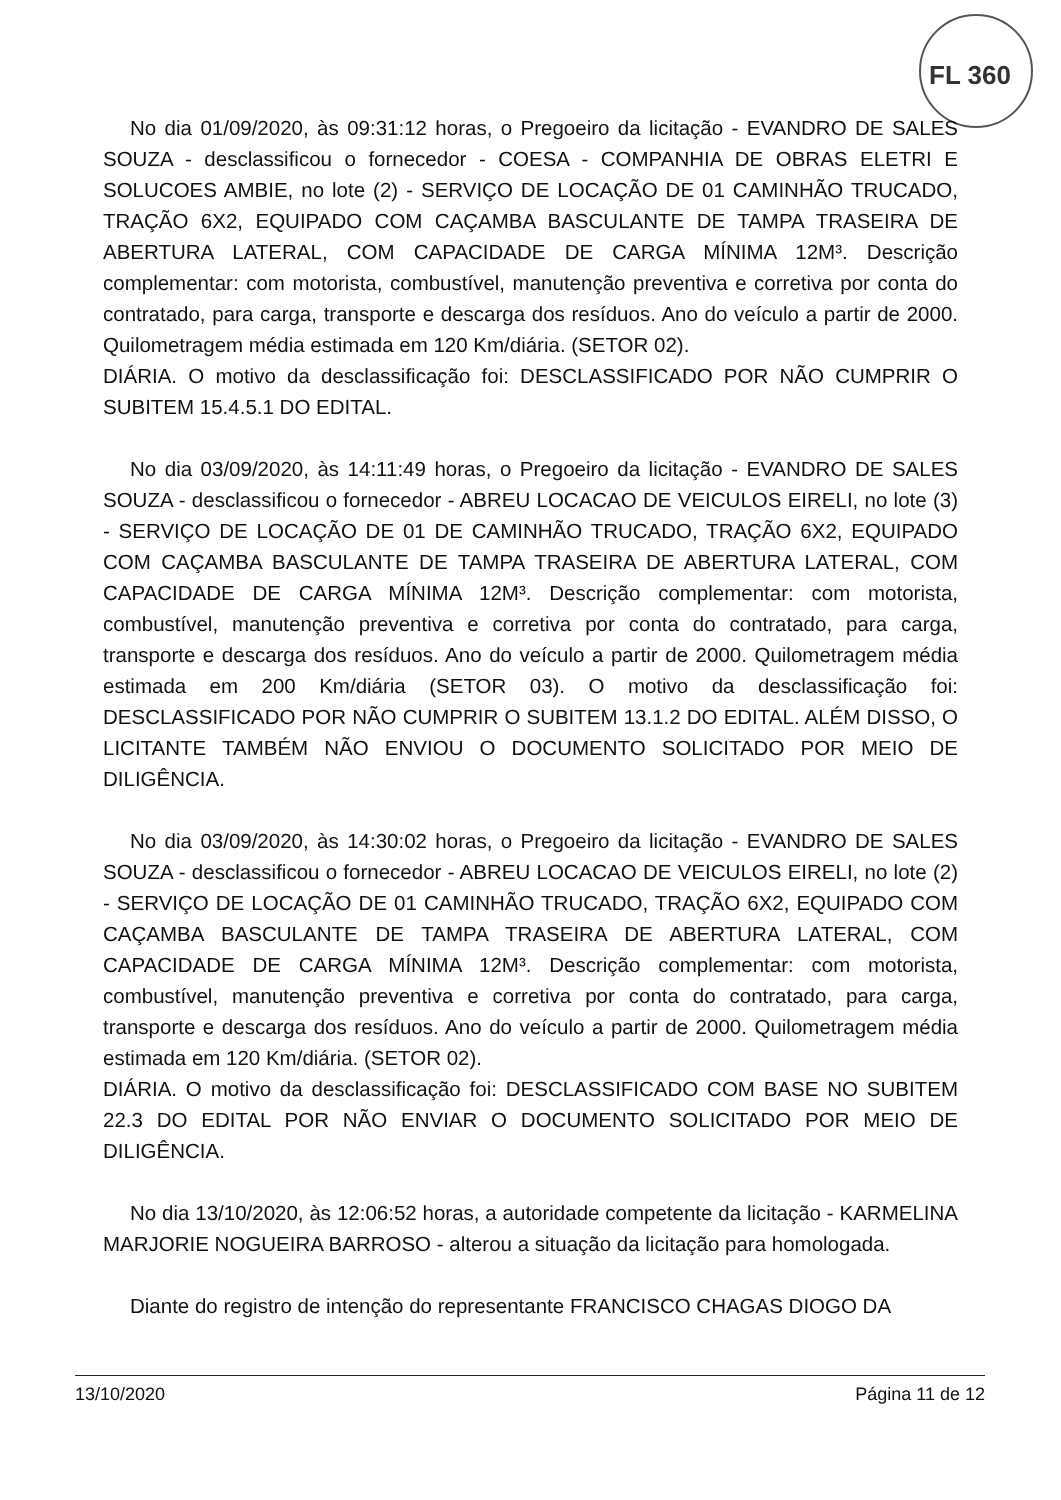FL 360
No dia 01/09/2020, às 09:31:12 horas, o Pregoeiro da licitação - EVANDRO DE SALES SOUZA - desclassificou o fornecedor - COESA - COMPANHIA DE OBRAS ELETRI E SOLUCOES AMBIE, no lote (2) - SERVIÇO DE LOCAÇÃO DE 01 CAMINHÃO TRUCADO, TRAÇÃO 6X2, EQUIPADO COM CAÇAMBA BASCULANTE DE TAMPA TRASEIRA DE ABERTURA LATERAL, COM CAPACIDADE DE CARGA MÍNIMA 12M³. Descrição complementar: com motorista, combustível, manutenção preventiva e corretiva por conta do contratado, para carga, transporte e descarga dos resíduos. Ano do veículo a partir de 2000. Quilometragem média estimada em 120 Km/diária. (SETOR 02).
DIÁRIA. O motivo da desclassificação foi: DESCLASSIFICADO POR NÃO CUMPRIR O SUBITEM 15.4.5.1 DO EDITAL.
No dia 03/09/2020, às 14:11:49 horas, o Pregoeiro da licitação - EVANDRO DE SALES SOUZA - desclassificou o fornecedor - ABREU LOCACAO DE VEICULOS EIRELI, no lote (3) - SERVIÇO DE LOCAÇÃO DE 01 DE CAMINHÃO TRUCADO, TRAÇÃO 6X2, EQUIPADO COM CAÇAMBA BASCULANTE DE TAMPA TRASEIRA DE ABERTURA LATERAL, COM CAPACIDADE DE CARGA MÍNIMA 12M³. Descrição complementar: com motorista, combustível, manutenção preventiva e corretiva por conta do contratado, para carga, transporte e descarga dos resíduos. Ano do veículo a partir de 2000. Quilometragem média estimada em 200 Km/diária (SETOR 03). O motivo da desclassificação foi: DESCLASSIFICADO POR NÃO CUMPRIR O SUBITEM 13.1.2 DO EDITAL. ALÉM DISSO, O LICITANTE TAMBÉM NÃO ENVIOU O DOCUMENTO SOLICITADO POR MEIO DE DILIGÊNCIA.
No dia 03/09/2020, às 14:30:02 horas, o Pregoeiro da licitação - EVANDRO DE SALES SOUZA - desclassificou o fornecedor - ABREU LOCACAO DE VEICULOS EIRELI, no lote (2) - SERVIÇO DE LOCAÇÃO DE 01 CAMINHÃO TRUCADO, TRAÇÃO 6X2, EQUIPADO COM CAÇAMBA BASCULANTE DE TAMPA TRASEIRA DE ABERTURA LATERAL, COM CAPACIDADE DE CARGA MÍNIMA 12M³. Descrição complementar: com motorista, combustível, manutenção preventiva e corretiva por conta do contratado, para carga, transporte e descarga dos resíduos. Ano do veículo a partir de 2000. Quilometragem média estimada em 120 Km/diária. (SETOR 02).
DIÁRIA. O motivo da desclassificação foi: DESCLASSIFICADO COM BASE NO SUBITEM 22.3 DO EDITAL POR NÃO ENVIAR O DOCUMENTO SOLICITADO POR MEIO DE DILIGÊNCIA.
No dia 13/10/2020, às 12:06:52 horas, a autoridade competente da licitação - KARMELINA MARJORIE NOGUEIRA BARROSO - alterou a situação da licitação para homologada.
Diante do registro de intenção do representante FRANCISCO CHAGAS DIOGO DA
13/10/2020 Página 11 de 12